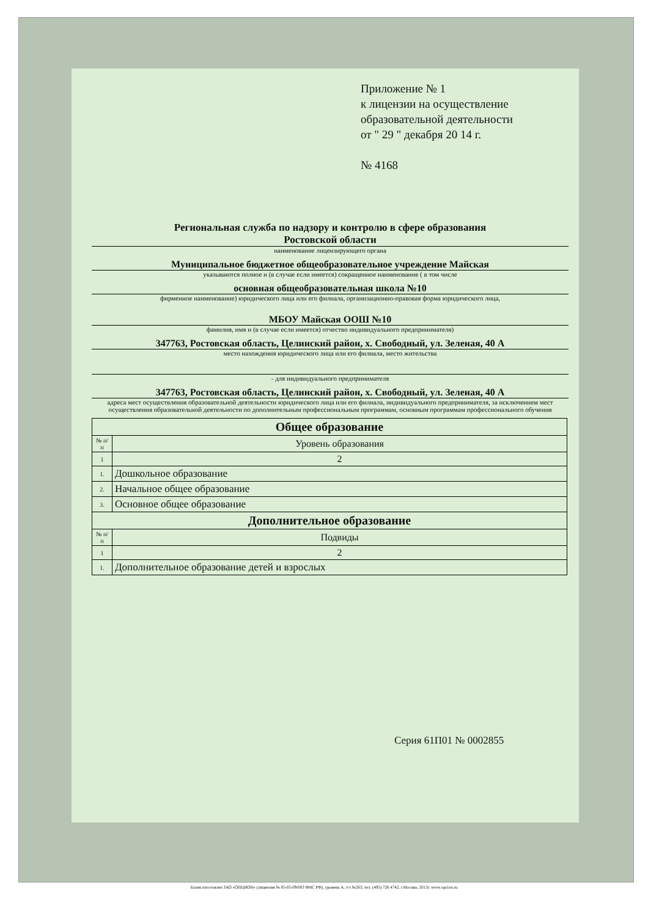Приложение № 1
к лицензии на осуществление
образовательной деятельности
от " 29 " декабря 20 14 г.
№ 4168
Региональная служба по надзору и контролю в сфере образования
Ростовской области
наименование лицензирующего органа
Муниципальное бюджетное общеобразовательное учреждение Майская
указываются полное и (в случае если имеется) сокращенное наименование ( в том числе
основная общеобразовательная школа №10
фирменное наименование) юридического лица или его филиала, организационно-правовая форма юридического лица,
МБОУ Майская ООШ №10
фамилия, имя и (в случае если имеется) отчество индивидуального предпринимателя)
347763, Ростовская область, Целинский район, х. Свободный, ул. Зеленая, 40 А
место нахождения юридического лица или его филиала, место жительства
- для индивидуального предпринимателя
347763, Ростовская область, Целинский район, х. Свободный, ул. Зеленая, 40 А
адреса мест осуществления образовательной деятельности юридического лица или его филиала, индивидуального предпринимателя, за исключением мест осуществления образовательной деятельности по дополнительным профессиональным программам, основным программам профессионального обучения
| Общее образование | |
| --- | --- |
| № п/п | Уровень образования |
| 1 | 2 |
| 1. | Дошкольное образование |
| 2. | Начальное общее образование |
| 3. | Основное общее образование |
| Дополнительное образование | |
| № п/п | Подвиды |
| 1 | 2 |
| 1. | Дополнительное образование детей и взрослых |
Серия 61П01 № 0002855
Бланк изготовлен ЗАО «ОПЦИОН» (лицензия № 05-05-09/003 ФНС РФ), уровень А, т/з №263, тел. (495) 726 4742, г.Москва, 2013г. www.opcion.ru